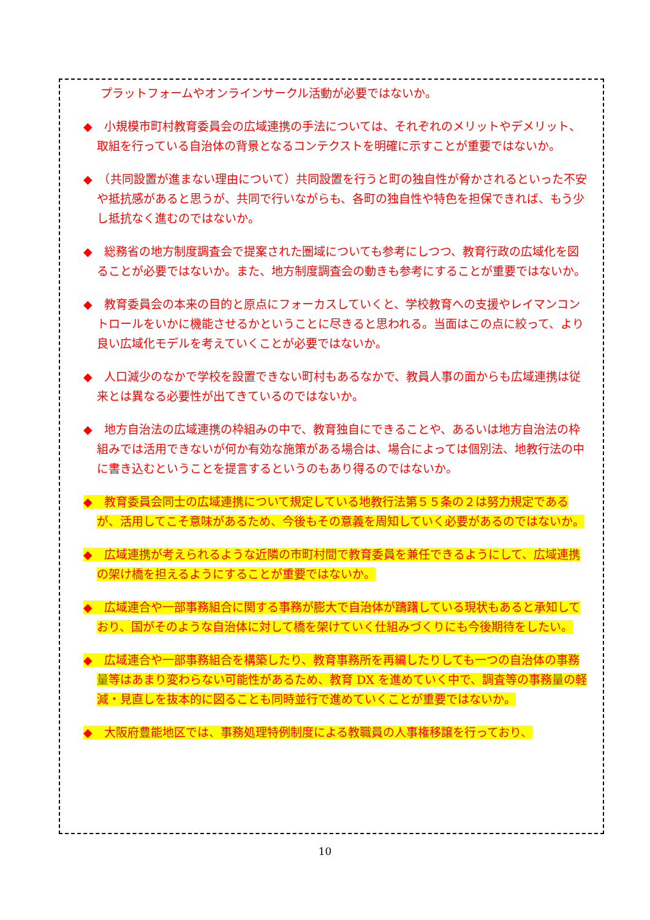プラットフォームやオンラインサークル活動が必要ではないか。
◆　小規模市町村教育委員会の広域連携の手法については、それぞれのメリットやデメリット、取組を行っている自治体の背景となるコンテクストを明確に示すことが重要ではないか。
◆　（共同設置が進まない理由について）共同設置を行うと町の独自性が脅かされるといった不安や抵抗感があると思うが、共同で行いながらも、各町の独自性や特色を担保できれば、もう少し抵抗なく進むのではないか。
◆　総務省の地方制度調査会で提案された圏域についても参考にしつつ、教育行政の広域化を図ることが必要ではないか。また、地方制度調査会の動きも参考にすることが重要ではないか。
◆　教育委員会の本来の目的と原点にフォーカスしていくと、学校教育への支援やレイマンコントロールをいかに機能させるかということに尽きると思われる。当面はこの点に絞って、より良い広域化モデルを考えていくことが必要ではないか。
◆　人口減少のなかで学校を設置できない町村もあるなかで、教員人事の面からも広域連携は従来とは異なる必要性が出てきているのではないか。
◆　地方自治法の広域連携の枠組みの中で、教育独自にできることや、あるいは地方自治法の枠組みでは活用できないが何か有効な施策がある場合は、場合によっては個別法、地教行法の中に書き込むということを提言するというのもあり得るのではないか。
◆　教育委員会同士の広域連携について規定している地教行法第５５条の２は努力規定であるが、活用してこそ意味があるため、今後もその意義を周知していく必要があるのではないか。
◆　広域連携が考えられるような近隣の市町村間で教育委員を兼任できるようにして、広域連携の架け橋を担えるようにすることが重要ではないか。
◆　広域連合や一部事務組合に関する事務が膨大で自治体が躊躇している現状もあると承知しており、国がそのような自治体に対して橋を架けていく仕組みづくりにも今後期待をしたい。
◆　広域連合や一部事務組合を構築したり、教育事務所を再編したりしても一つの自治体の事務量等はあまり変わらない可能性があるため、教育 DX を進めていく中で、調査等の事務量の軽減・見直しを抜本的に図ることも同時並行で進めていくことが重要ではないか。
◆　大阪府豊能地区では、事務処理特例制度による教職員の人事権移譲を行っており、
10